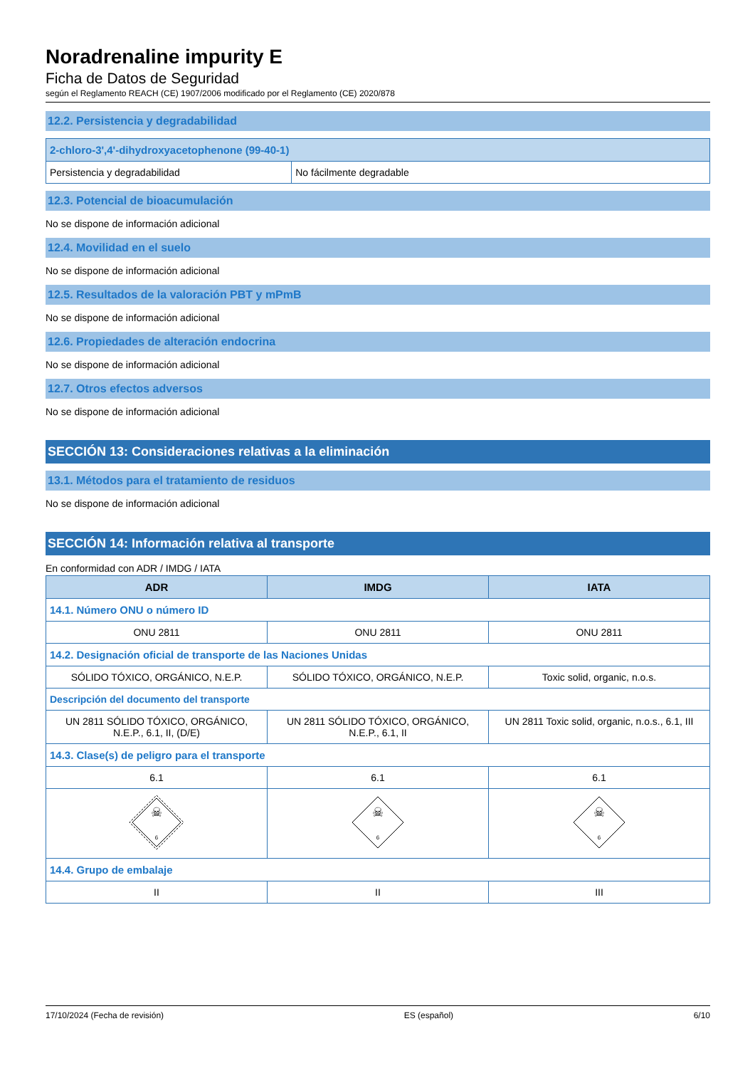Noradrenaline impurity E
Ficha de Datos de Seguridad
según el Reglamento REACH (CE) 1907/2006 modificado por el Reglamento (CE) 2020/878
12.2. Persistencia y degradabilidad
| 2-chloro-3',4'-dihydroxyacetophenone (99-40-1) | |
| --- | --- |
| Persistencia y degradabilidad | No fácilmente degradable |
12.3. Potencial de bioacumulación
No se dispone de información adicional
12.4. Movilidad en el suelo
No se dispone de información adicional
12.5. Resultados de la valoración PBT y mPmB
No se dispone de información adicional
12.6. Propiedades de alteración endocrina
No se dispone de información adicional
12.7. Otros efectos adversos
No se dispone de información adicional
SECCIÓN 13: Consideraciones relativas a la eliminación
13.1. Métodos para el tratamiento de residuos
No se dispone de información adicional
SECCIÓN 14: Información relativa al transporte
En conformidad con ADR / IMDG / IATA
| ADR | IMDG | IATA |
| --- | --- | --- |
| 14.1. Número ONU o número ID | | |
| ONU 2811 | ONU 2811 | ONU 2811 |
| 14.2. Designación oficial de transporte de las Naciones Unidas | | |
| SÓLIDO TÓXICO, ORGÁNICO, N.E.P. | SÓLIDO TÓXICO, ORGÁNICO, N.E.P. | Toxic solid, organic, n.o.s. |
| Descripción del documento del transporte | | |
| UN 2811 SÓLIDO TÓXICO, ORGÁNICO, N.E.P., 6.1, II, (D/E) | UN 2811 SÓLIDO TÓXICO, ORGÁNICO, N.E.P., 6.1, II | UN 2811 Toxic solid, organic, n.o.s., 6.1, III |
| 14.3. Clase(s) de peligro para el transporte | | |
| 6.1 | 6.1 | 6.1 |
| ☠ 6 | ☠ 6 | ☠ 6 |
| 14.4. Grupo de embalaje | | |
| II | II | III |
17/10/2024 (Fecha de revisión) ES (español) 6/10